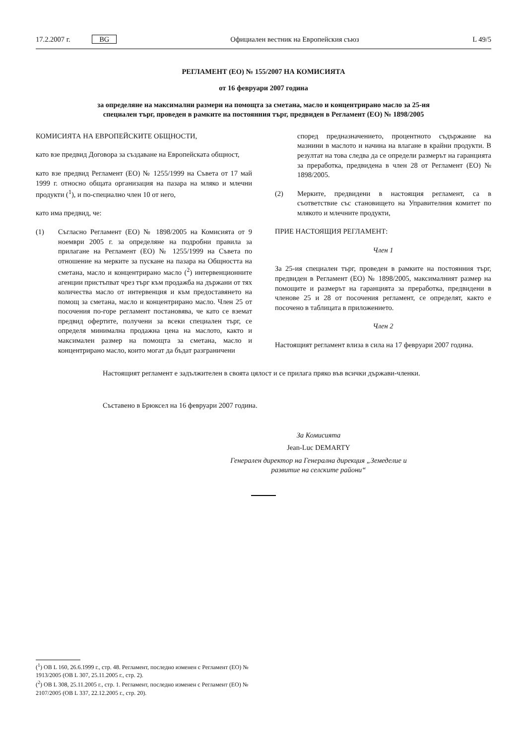17.2.2007 г. BG
Официален вестник на Европейския съюз
L 49/5
РЕГЛАМЕНТ (ЕО) № 155/2007 НА КОМИСИЯТА
от 16 февруари 2007 година
за определяне на максимални размери на помощта за сметана, масло и концентрирано масло за 25-ия специален търг, проведен в рамките на постоянния търг, предвиден в Регламент (ЕО) № 1898/2005
КОМИСИЯТА НА ЕВРОПЕЙСКИТЕ ОБЩНОСТИ,
като взе предвид Договора за създаване на Европейската общност,
като взе предвид Регламент (ЕО) № 1255/1999 на Съвета от 17 май 1999 г. относно общата организация на пазара на мляко и млечни продукти (<sup>1</sup>), и по-специално член 10 от него,
като има предвид, че:
(1) Съгласно Регламент (ЕО) № 1898/2005 на Комисията от 9 ноември 2005 г. за определяне на подробни правила за прилагане на Регламент (ЕО) № 1255/1999 на Съвета по отношение на мерките за пускане на пазара на Общността на сметана, масло и концентрирано масло (<sup>2</sup>) интервенционните агенции пристъпват чрез търг към продажба на държани от тях количества масло от интервенция и към предоставянето на помощ за сметана, масло и концентрирано масло. Член 25 от посочения по-горе регламент постановява, че като се вземат предвид офертите, получени за всеки специален търг, се определя минимална продажна цена на маслото, както и максимален размер на помощта за сметана, масло и концентрирано масло, които могат да бъдат разграничени
според предназначението, процентното съдържание на мазнини в маслото и начина на влагане в крайни продукти. В резултат на това следва да се определи размерът на гаранцията за преработка, предвидена в член 28 от Регламент (ЕО) № 1898/2005.
(2) Мерките, предвидени в настоящия регламент, са в съответствие със становището на Управителния комитет по млякото и млечните продукти,
ПРИЕ НАСТОЯЩИЯ РЕГЛАМЕНТ:
Член 1
За 25-ия специален търг, проведен в рамките на постоянния търг, предвиден в Регламент (ЕО) № 1898/2005, максималният размер на помощите и размерът на гаранцията за преработка, предвидени в членове 25 и 28 от посочения регламент, се определят, както е посочено в таблицата в приложението.
Член 2
Настоящият регламент влиза в сила на 17 февруари 2007 година.
Настоящият регламент е задължителен в своята цялост и се прилага пряко във всички държави-членки.
Съставено в Брюксел на 16 февруари 2007 година.
За Комисията
Jean-Luc DEMARTY
Генерален директор на Генерална дирекция „Земеделие и развитие на селските райони“
(<sup>1</sup>) ОВ L 160, 26.6.1999 г., стр. 48. Регламент, последно изменен с Регламент (ЕО) № 1913/2005 (ОВ L 307, 25.11.2005 г., стр. 2).
(<sup>2</sup>) ОВ L 308, 25.11.2005 г., стр. 1. Регламент, последно изменен с Регламент (ЕО) № 2107/2005 (ОВ L 337, 22.12.2005 г., стр. 20).